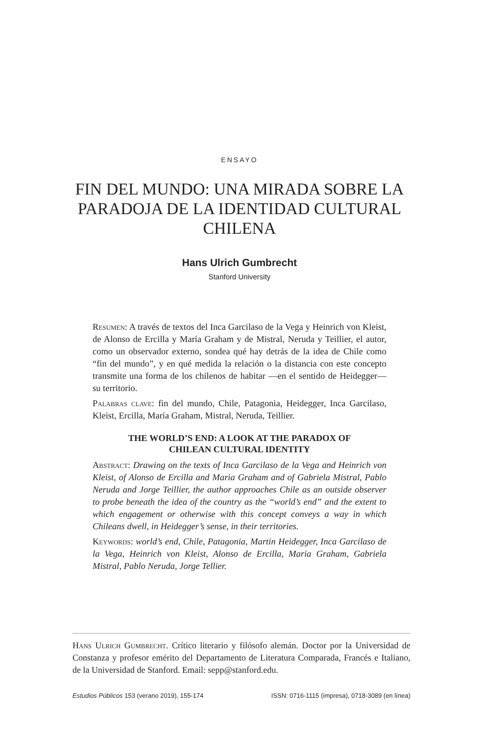ENSAYO
FIN DEL MUNDO: UNA MIRADA SOBRE LA PARADOJA DE LA IDENTIDAD CULTURAL CHILENA
Hans Ulrich Gumbrecht
Stanford University
Resumen: A través de textos del Inca Garcilaso de la Vega y Heinrich von Kleist, de Alonso de Ercilla y María Graham y de Mistral, Neruda y Teillier, el autor, como un observador externo, sondea qué hay detrás de la idea de Chile como “fin del mundo”, y en qué medida la relación o la distancia con este concepto transmite una forma de los chilenos de habitar —en el sentido de Heidegger— su territorio.
Palabras clave: fin del mundo, Chile, Patagonia, Heidegger, Inca Garcilaso, Kleist, Ercilla, María Graham, Mistral, Neruda, Teillier.
THE WORLD’S END: A LOOK AT THE PARADOX OF
CHILEAN CULTURAL IDENTITY
Abstract: Drawing on the texts of Inca Garcilaso de la Vega and Heinrich von Kleist, of Alonso de Ercilla and Maria Graham and of Gabriela Mistral, Pablo Neruda and Jorge Teillier, the author approaches Chile as an outside observer to probe beneath the idea of the country as the “world’s end” and the extent to which engagement or otherwise with this concept conveys a way in which Chileans dwell, in Heidegger’s sense, in their territories.
Keywords: world’s end, Chile, Patagonia, Martin Heidegger, Inca Garcilaso de la Vega, Heinrich von Kleist, Alonso de Ercilla, Maria Graham, Gabriela Mistral, Pablo Neruda, Jorge Tellier.
Hans Ulrich Gumbrecht. Crítico literario y filósofo alemán. Doctor por la Universidad de Constanza y profesor emérito del Departamento de Literatura Comparada, Francés e Italiano, de la Universidad de Stanford. Email: sepp@stanford.edu.
Estudios Públicos 153 (verano 2019), 155-174 ISSN: 0716-1115 (impresa), 0718-3089 (en línea)